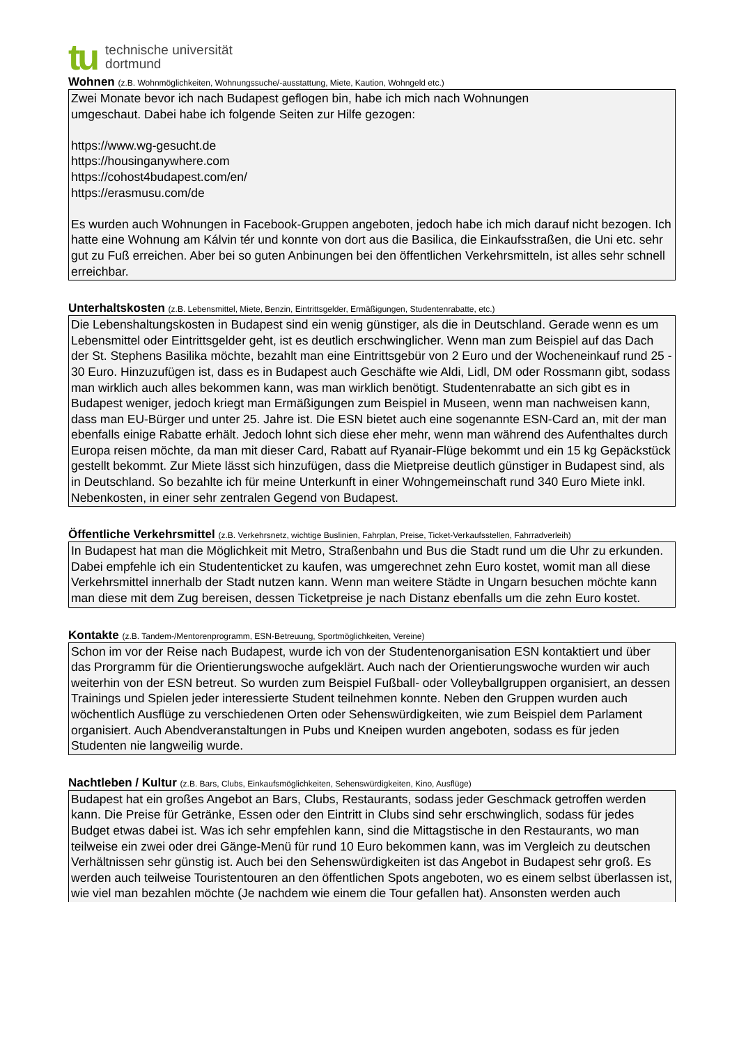tu
technische universität
dortmund
Wohnen (z.B. Wohnmöglichkeiten, Wohnungssuche/-ausstattung, Miete, Kaution, Wohngeld etc.)
Zwei Monate bevor ich nach Budapest geflogen bin, habe ich mich nach Wohnungen
umgeschaut. Dabei habe ich folgende Seiten zur Hilfe gezogen:
https://www.wg-gesucht.de
https://housinganywhere.com
https://cohost4budapest.com/en/
https://erasmusu.com/de
Es wurden auch Wohnungen in Facebook-Gruppen angeboten, jedoch habe ich mich darauf nicht bezogen. Ich hatte eine Wohnung am Kálvin tér und konnte von dort aus die Basilica, die Einkaufsstraßen, die Uni etc. sehr gut zu Fuß erreichen. Aber bei so guten Anbinungen bei den öffentlichen Verkehrsmitteln, ist alles sehr schnell erreichbar.
Unterhaltskosten (z.B. Lebensmittel, Miete, Benzin, Eintrittsgelder, Ermäßigungen, Studentenrabatte, etc.)
Die Lebenshaltungskosten in Budapest sind ein wenig günstiger, als die in Deutschland. Gerade wenn es um Lebensmittel oder Eintrittsgelder geht, ist es deutlich erschwinglicher. Wenn man zum Beispiel auf das Dach der St. Stephens Basilika möchte, bezahlt man eine Eintrittsgebür von 2 Euro und der Wocheneinkauf rund 25 - 30 Euro. Hinzuzufügen ist, dass es in Budapest auch Geschäfte wie Aldi, Lidl, DM oder Rossmann gibt, sodass man wirklich auch alles bekommen kann, was man wirklich benötigt. Studentenrabatte an sich gibt es in Budapest weniger, jedoch kriegt man Ermäßigungen zum Beispiel in Museen, wenn man nachweisen kann, dass man EU-Bürger und unter 25. Jahre ist. Die ESN bietet auch eine sogenannte ESN-Card an, mit der man ebenfalls einige Rabatte erhält. Jedoch lohnt sich diese eher mehr, wenn man während des Aufenthaltes durch Europa reisen möchte, da man mit dieser Card, Rabatt auf Ryanair-Flüge bekommt und ein 15 kg Gepäckstück gestellt bekommt. Zur Miete lässt sich hinzufügen, dass die Mietpreise deutlich günstiger in Budapest sind, als in Deutschland. So bezahlte ich für meine Unterkunft in einer Wohngemeinschaft rund 340 Euro Miete inkl. Nebenkosten, in einer sehr zentralen Gegend von Budapest.
Öffentliche Verkehrsmittel (z.B. Verkehrsnetz, wichtige Buslinien, Fahrplan, Preise, Ticket-Verkaufsstellen, Fahrradverleih)
In Budapest hat man die Möglichkeit mit Metro, Straßenbahn und Bus die Stadt rund um die Uhr zu erkunden. Dabei empfehle ich ein Studententicket zu kaufen, was umgerechnet zehn Euro kostet, womit man all diese Verkehrsmittel innerhalb der Stadt nutzen kann. Wenn man weitere Städte in Ungarn besuchen möchte kann man diese mit dem Zug bereisen, dessen Ticketpreise je nach Distanz ebenfalls um die zehn Euro kostet.
Kontakte (z.B. Tandem-/Mentorenprogramm, ESN-Betreuung, Sportmöglichkeiten, Vereine)
Schon im vor der Reise nach Budapest, wurde ich von der Studentenorganisation ESN kontaktiert und über das Prorgramm für die Orientierungswoche aufgeklärt. Auch nach der Orientierungswoche wurden wir auch weiterhin von der ESN betreut. So wurden zum Beispiel Fußball- oder Volleyballgruppen organisiert, an dessen Trainings und Spielen jeder interessierte Student teilnehmen konnte. Neben den Gruppen wurden auch wöchentlich Ausflüge zu verschiedenen Orten oder Sehenswürdigkeiten, wie zum Beispiel dem Parlament organisiert. Auch Abendveranstaltungen in Pubs und Kneipen wurden angeboten, sodass es für jeden Studenten nie langweilig wurde.
Nachtleben / Kultur (z.B. Bars, Clubs, Einkaufsmöglichkeiten, Sehenswürdigkeiten, Kino, Ausflüge)
Budapest hat ein großes Angebot an Bars, Clubs, Restaurants, sodass jeder Geschmack getroffen werden kann. Die Preise für Getränke, Essen oder den Eintritt in Clubs sind sehr erschwinglich, sodass für jedes Budget etwas dabei ist. Was ich sehr empfehlen kann, sind die Mittagstische in den Restaurants, wo man teilweise ein zwei oder drei Gänge-Menü für rund 10 Euro bekommen kann, was im Vergleich zu deutschen Verhältnissen sehr günstig ist. Auch bei den Sehenswürdigkeiten ist das Angebot in Budapest sehr groß. Es werden auch teilweise Touristentouren an den öffentlichen Spots angeboten, wo es einem selbst überlassen ist, wie viel man bezahlen möchte (Je nachdem wie einem die Tour gefallen hat). Ansonsten werden auch